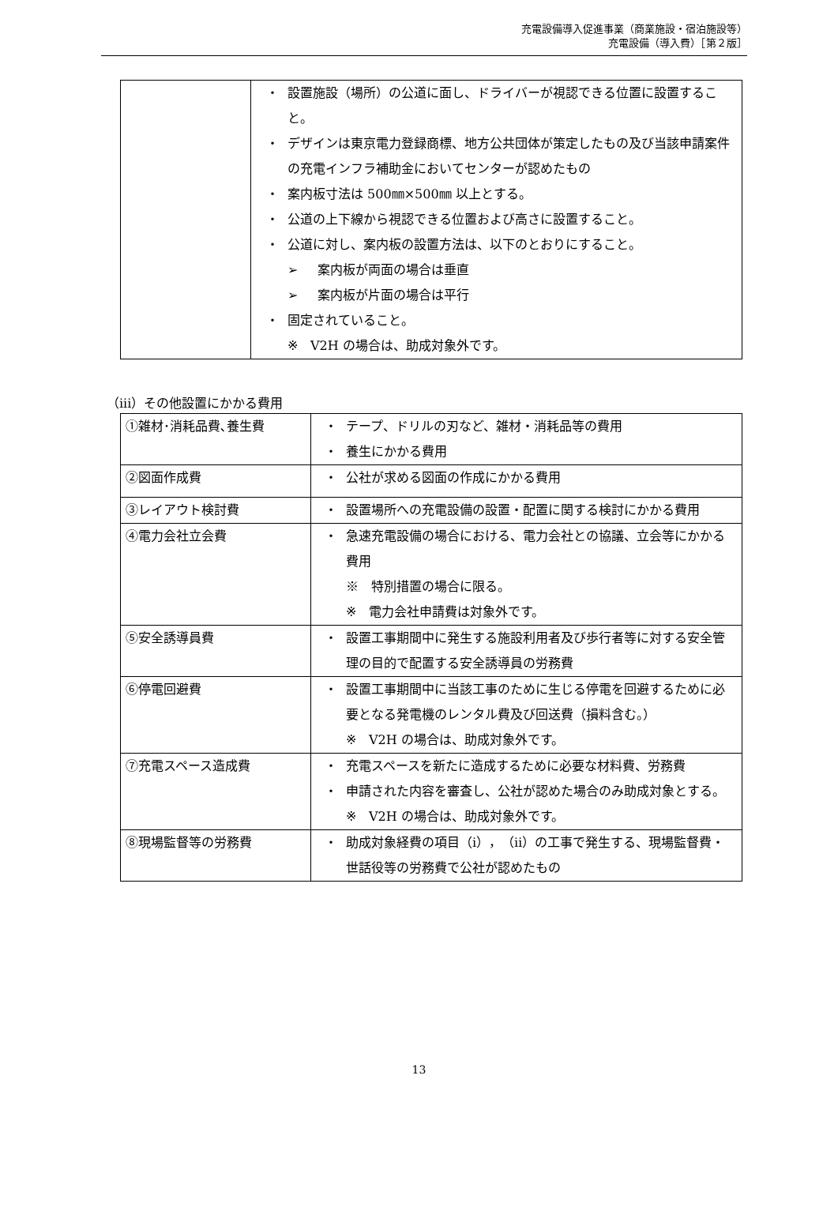充電設備導入促進事業（商業施設・宿泊施設等）
充電設備（導入費）［第２版］
| | ・ 設置施設（場所）の公道に面し、ドライバーが視認できる位置に設置すること。 ・ デザインは東京電力登録商標、地方公共団体が策定したもの及び当該申請案件の充電インフラ補助金においてセンターが認めたもの ・ 案内板寸法は 500㎜×500㎜ 以上とする。 ・ 公道の上下線から視認できる位置および高さに設置すること。 ・ 公道に対し、案内板の設置方法は、以下のとおりにすること。 ➢ 案内板が両面の場合は垂直 ➢ 案内板が片面の場合は平行 ・ 固定されていること。 ※ V2H の場合は、助成対象外です。 |
（iii）その他設置にかかる費用
| ①雑材･消耗品費､養生費 | ・ テープ、ドリルの刃など、雑材・消耗品等の費用 ・ 養生にかかる費用 |
| ②図面作成費 | ・ 公社が求める図面の作成にかかる費用 |
| ③レイアウト検討費 | ・ 設置場所への充電設備の設置・配置に関する検討にかかる費用 |
| ④電力会社立会費 | ・ 急速充電設備の場合における、電力会社との協議、立会等にかかる費用 ※ 特別措置の場合に限る。 ※ 電力会社申請費は対象外です。 |
| ⑤安全誘導員費 | ・ 設置工事期間中に発生する施設利用者及び歩行者等に対する安全管理の目的で配置する安全誘導員の労務費 |
| ⑥停電回避費 | ・ 設置工事期間中に当該工事のために生じる停電を回避するために必要となる発電機のレンタル費及び回送費（損料含む。） ※ V2H の場合は、助成対象外です。 |
| ⑦充電スペース造成費 | ・ 充電スペースを新たに造成するために必要な材料費、労務費 ・ 申請された内容を審査し、公社が認めた場合のみ助成対象とする。 ※ V2H の場合は、助成対象外です。 |
| ⑧現場監督等の労務費 | ・ 助成対象経費の項目（ⅰ），（ⅱ）の工事で発生する、現場監督費・世話役等の労務費で公社が認めたもの |
13